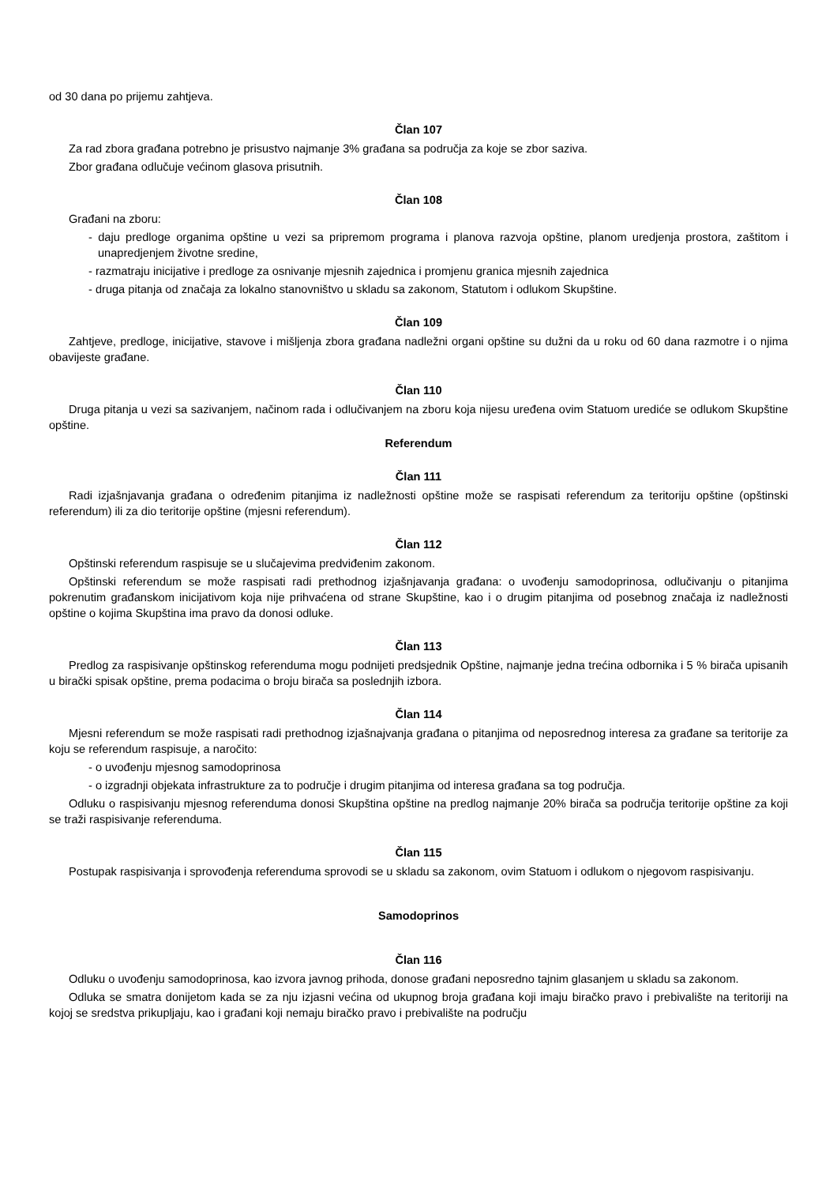od 30 dana po prijemu zahtjeva.
Član 107
Za rad zbora građana potrebno je prisustvo najmanje 3% građana sa područja za koje se zbor saziva.
Zbor građana odlučuje većinom glasova prisutnih.
Član 108
Građani na zboru:
- daju predloge organima opštine u vezi sa pripremom programa i planova razvoja opštine, planom uredjenja prostora, zaštitom i unapredjenjem životne sredine,
- razmatraju inicijative i predloge za osnivanje mjesnih zajednica i promjenu granica mjesnih zajednica
- druga pitanja od značaja za lokalno stanovništvo u skladu sa zakonom, Statutom i odlukom Skupštine.
Član 109
Zahtjeve, predloge, inicijative, stavove i mišljenja zbora građana nadležni organi opštine su dužni da u roku od 60 dana razmotre i o njima obavijeste građane.
Član 110
Druga pitanja u vezi sa sazivanjem, načinom rada i odlučivanjem na zboru koja nijesu uređena ovim Statuom urediće se odlukom Skupštine opštine.
Referendum
Član 111
Radi izjašnjavanja građana o određenim pitanjima iz nadležnosti opštine može se raspisati referendum za teritoriju opštine (opštinski referendum) ili za dio teritorije opštine (mjesni referendum).
Član 112
Opštinski referendum raspisuje se u slučajevima predviđenim zakonom.
Opštinski referendum se može raspisati radi prethodnog izjašnjavanja građana: o uvođenju samodoprinosa, odlučivanju o pitanjima pokrenutim građanskom inicijativom koja nije prihvaćena od strane Skupštine, kao i o drugim pitanjima od posebnog značaja iz nadležnosti opštine o kojima Skupština ima pravo da donosi odluke.
Član 113
Predlog za raspisivanje opštinskog referenduma mogu podnijeti predsjednik Opštine, najmanje jedna trećina odbornika i 5 % birača upisanih u birački spisak opštine, prema podacima o broju birača sa poslednjih izbora.
Član 114
Mjesni referendum se može raspisati radi prethodnog izjašnajvanja građana o pitanjima od neposrednog interesa za građane sa teritorije za koju se referendum raspisuje, a naročito:
- o uvođenju mjesnog samodoprinosa
- o izgradnji objekata infrastrukture za to područje i drugim pitanjima od interesa građana sa tog područja.
Odluku o raspisivanju mjesnog referenduma donosi Skupština opštine na predlog najmanje 20% birača sa područja teritorije opštine za koji se traži raspisivanje referenduma.
Član 115
Postupak raspisivanja i sprovođenja referenduma sprovodi se u skladu sa zakonom, ovim Statuom i odlukom o njegovom raspisivanju.
Samodoprinos
Član 116
Odluku o uvođenju samodoprinosa, kao izvora javnog prihoda, donose građani neposredno tajnim glasanjem u skladu sa zakonom.
Odluka se smatra donijetom kada se za nju izjasni većina od ukupnog broja građana koji imaju biračko pravo i prebivalište na teritoriji na kojoj se sredstva prikupljaju, kao i građani koji nemaju biračko pravo i prebivalište na području